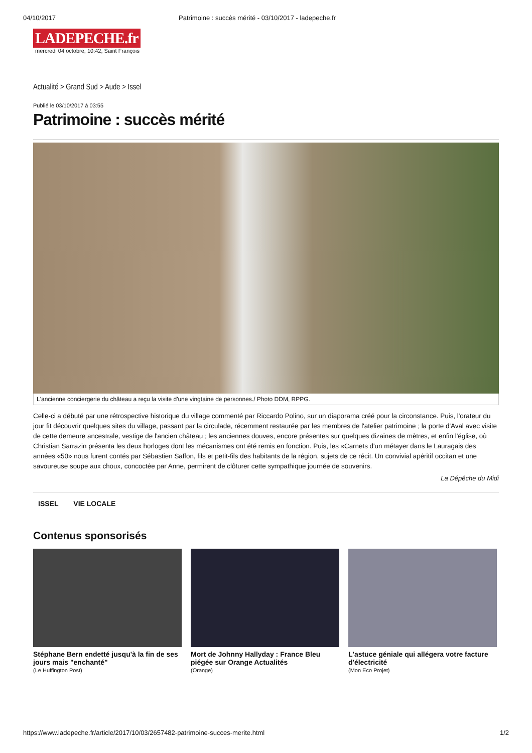04/10/2017 Patrimoine : succès mérité - 03/10/2017 - ladepeche.fr
LADEPECHE.fr
mercredi 04 octobre, 10:42, Saint François
Actualité > Grand Sud > Aude > Issel
Publié le 03/10/2017 à 03:55
Patrimoine : succès mérité
L'ancienne conciergerie du château a reçu la visite d'une vingtaine de personnes./ Photo DDM, RPPG.
Celle-ci a débuté par une rétrospective historique du village commenté par Riccardo Polino, sur un diaporama créé pour la circonstance. Puis, l'orateur du jour fit découvrir quelques sites du village, passant par la circulade, récemment restaurée par les membres de l'atelier patrimoine ; la porte d'Aval avec visite de cette demeure ancestrale, vestige de l'ancien château ; les anciennes douves, encore présentes sur quelques dizaines de mètres, et enfin l'église, où Christian Sarrazin présenta les deux horloges dont les mécanismes ont été remis en fonction. Puis, les «Carnets d'un métayer dans le Lauragais des années «50» nous furent contés par Sébastien Saffon, fils et petit-fils des habitants de la région, sujets de ce récit. Un convivial apéritif occitan et une savoureuse soupe aux choux, concoctée par Anne, permirent de clôturer cette sympathique journée de souvenirs.
La Dépêche du Midi
ISSEL VIE LOCALE
Contenus sponsorisés
Stéphane Bern endetté jusqu'à la fin de ses jours mais "enchanté"
(Le Huffington Post)
Mort de Johnny Hallyday : France Bleu piégée sur Orange Actualités
(Orange)
L'astuce géniale qui allégera votre facture d'électricité
(Mon Eco Projet)
https://www.ladepeche.fr/article/2017/10/03/2657482-patrimoine-succes-merite.html 1/2